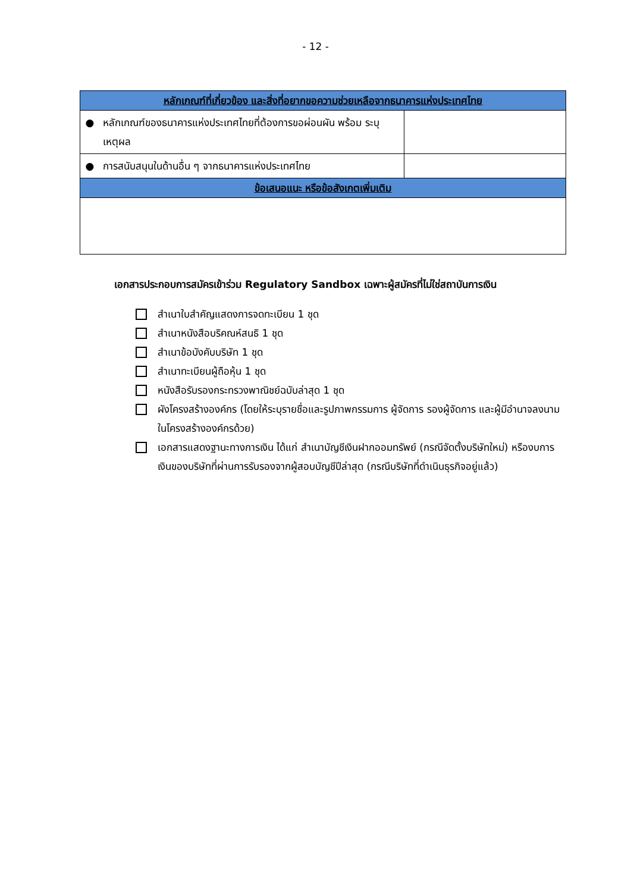- 12 -
| หลักเกณฑ์ที่เกี่ยวข้อง และสิ่งที่อยากขอความช่วยเหลือจากธนาคารแห่งประเทศไทย | | |
| --- | --- | --- |
| ● | หลักเกณฑ์ของธนาคารแห่งประเทศไทยที่ต้องการขอผ่อนผัน พร้อม ระบุเหตุผล | |
| ● | การสนับสนุนในด้านอื่น ๆ จากธนาคารแห่งประเทศไทย | |
| ข้อเสนอแนะ หรือข้อสังเกตเพิ่มเติม | | |
เอกสารประกอบการสมัครเข้าร่วม Regulatory Sandbox เฉพาะผู้สมัครที่ไม่ใช่สถาบันการเงิน
สำเนาใบสำคัญแสดงการจดทะเบียน 1 ชุด
สำเนาหนังสือบริคณห์สนธิ 1 ชุด
สำเนาข้อบังคับบริษัท 1 ชุด
สำเนาทะเบียนผู้ถือหุ้น 1 ชุด
หนังสือรับรองกระทรวงพาณิชย์ฉบับล่าสุด 1 ชุด
ผังโครงสร้างองค์กร (โดยให้ระบุรายชื่อและรูปภาพกรรมการ ผู้จัดการ รองผู้จัดการ และผู้มีอำนาจลงนาม ในโครงสร้างองค์กรด้วย)
เอกสารแสดงฐานะทางการเงิน ได้แก่ สำเนาบัญชีเงินฝากออมทรัพย์ (กรณีจัดตั้งบริษัทใหม่) หรืองบการเงินของบริษัทที่ผ่านการรับรองจากผู้สอบบัญชีปีล่าสุด (กรณีบริษัทที่ดำเนินธุรกิจอยู่แล้ว)